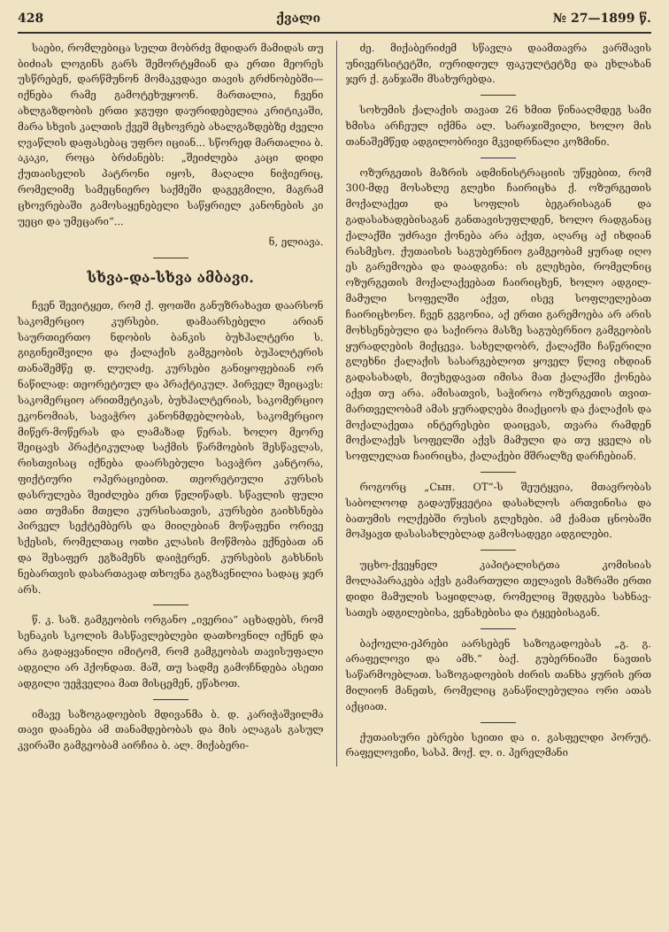428 ქვალი № 27—1899 წ.
საები, რომლებიცა სულთ მობრძვ მდიდარ მამიდას თუ ბიძიას ლოგინს გარს შემორტყმიან და ერთი მეორეს უსწრებენ, დარწმუნონ მომაკვდავი თავის გრძნობებში—იქნება რამე გამოტეხუყოონ. მართალია, ჩვენი ახლგაზდობის ერთი ჯგუფი დაურიდებელია კრიტიკაში, მარა სხვის კალთის ქვეშ მცხოვრებ ახალგაზდებზე ძველი ღვაწლის დაფასებაც უფრო იციან... სწორედ მართალია ბ. აკაკი, როცა ბრძანებს: „შეიძლება კაცი დიდი ქუთაისელის პატრონი იყოს, მაღალი ნიჭიერიც, რომელიმე სამეცნიერო საქმეში დაგეგმილი, მაგრამ ცხოვრებაში გამოსაყენებელი საწყრიელ კანონების კი უეცი და უმეცარი“...
ნ, ელიავა.
სხვა-და-სხვა ამბავი.
ჩვენ შევიტყეთ, რომ ქ. ფოთში განუზრახავთ დაარსონ საკომერციო კურსები. დამაარსებელი არიან საურთიერთო ნდობის ბანკის ბუხჰალტერი ს. გიგინეიშვილი და ქალაქის გამგეობის ბუჰალტერის თანაშემწე დ. ლუღაძე. კურსები განიყოფებიან ორ ნაწილად: თეორეტიულ და პრაქტიკულ. პირველ შეიცავს: საკომერციო არითმეტიკას, ბუხჰალტერიას, საკომერციო ეკონომიას, სავაჭრო კანონმდებლობას, საკომერციო მიწერ-მოწერას და ლამაზად წერას. ხოლო მეორე შეიცავს პრაქტიკულად საქმის წარმოების შესწავლას, რისთვისაც იქნება დაარსებული სავაჭრო კანტორა, ფიქტიური ოპერაციებით. თეორეტიული კურსის დასრულება შეიძლება ერთ წელიწადს. სწავლის ფული ათი თუმანი მთელი კურსისათვის, კურსები გაიხსნება პირველ სექტემბერს და მიიღებიან მოწაფენი ორივე სქესის, რომელთაც ოთხი კლასის მოწმობა ექნებათ ან და შესაფერ ეგზამენს დაიჭერენ. კურსების გახსნის ნებართვის დასართავად თხოვნა გაგზავნილია სადაც ჯერ არს.
წ. კ. საზ. გამგეობის ორგანო „ივერია“ აცხადებს, რომ სენაკის სკოლის მასწავლებლები დათხოვნილ იქნენ და არა გადაყვანილი იმიტომ, რომ გამგეობას თავისუფალი ადგილი არ ჰქონდათ. მაშ, თუ სადმე გამოჩნდება ასეთი ადგილი უეჭველია მათ მისცემენ, ეწახოთ.
იმავე საზოგადოების მდივანმა ბ. დ. კარიჭაშვილმა თავი დაანება ამ თანამდებობას და მის ალაგას გასულ კვირაში გამგეობამ აირჩია ბ. ალ. მიქაბერი-
ძე. მიქაბერიძემ სწავლა დაამთავრა ვარშავის უნივერსიტეტში, იურიდიულ ფაკულტეტზე და ეხლახან ჯერ ქ. განჯაში მსახურებდა.
სოხუმის ქალაქის თავათ 26 ხმით წინააღმდეგ სამი ხმისა არჩეულ იქმნა ალ. სარაჯიშვილი, ხოლო მის თანაშემწედ ადგილობრივი მკვიდრნალი კოზმინი.
ოზურგეთის მაზრის ადმინისტრაციის უწყებით, რომ 300-მდე მოსახლე გლეხი ჩაირიცხა ქ. ოზურგეთის მოქალაქეთ და სოფლის ბეგარისაგან და გადასახადებისაგან განთავისუფლდენ, ხოლო რადგანაც ქალაქში უძრავი ქონება არა აქვთ, აღარც აქ იხდიან რასმესო. ქუთაისის საგუბერნიო გამგეობამ ყურად იღო ეს გარემოება და დაადგინა: ის გლეხები, რომელნიც ოზურგეთის მოქალაქეებათ ჩაირიცხენ, ხოლო ადგილ-მამული სოფელში აქვთ, ისევ სოფლელებათ ჩაირიცხონო. ჩვენ გვგონია, აქ ერთი გარემოება არ არის მოხსენებული და საქიროა მასზე საგუბერნიო გამგეობის ყურადღების მიქცევა. სახელდობრ, ქალაქში ჩაწერილი გლეხნი ქალაქის სასარგებლოთ ყოველ წლივ იხდიან გადასახადს, მიუხედავათ იმისა მათ ქალაქში ქონება აქვთ თუ არა. ამისათვის, საჭიროა ოზურგეთის თვით-მართველობამ ამას ყურადღება მიაქციოს და ქალაქის და მოქალაქეთა ინტერესები დაიცვას, თვარა რამდენ მოქალაქეს სოფელში აქვს მამული და თუ ყველა ის სოფლელათ ჩაირიცხა, ქალაქები მშრალზე დარჩებიან.
როგორც „Сын. ОТ“-ს შეუტყვია, მთავრობას საბოლოოდ გადაუწყვეტია დასახლოს ართვინისა და ბათუმის ოლქებში რუსის გლეხები. ამ ქამათ ცნობაში მოჰყავთ დასასახლებლად გამოსადეგი ადგილები.
უცხო-ქვეყნელ კაპიტალისტთა კომისიას მოლაპარაკება აქვს გამართული თელავის მაზრაში ერთი დიდი მამულის საყიდლად, რომელიც შედგება სახნავ-სათეს ადგილებისა, ვენახებისა და ტყეებისაგან.
ბაქოელი-ეპრები აარსებენ საზოგადოებას „გ. გ. არაფელოვი და ამხ.“ ბაქ. გუბერნიაში ნავთის საწარმოებლათ. საზოგადოების ძირის თანხა ყურის ერთ მილიონ მანეთს, რომელიც განაწილებულია ორი ათას აქციათ.
ქუთაისური ებრები სეითი და ი. გასფელდი პორუტ. რაფელოვიჩი, სასპ. მოქ. ლ. ი. პერელმანი